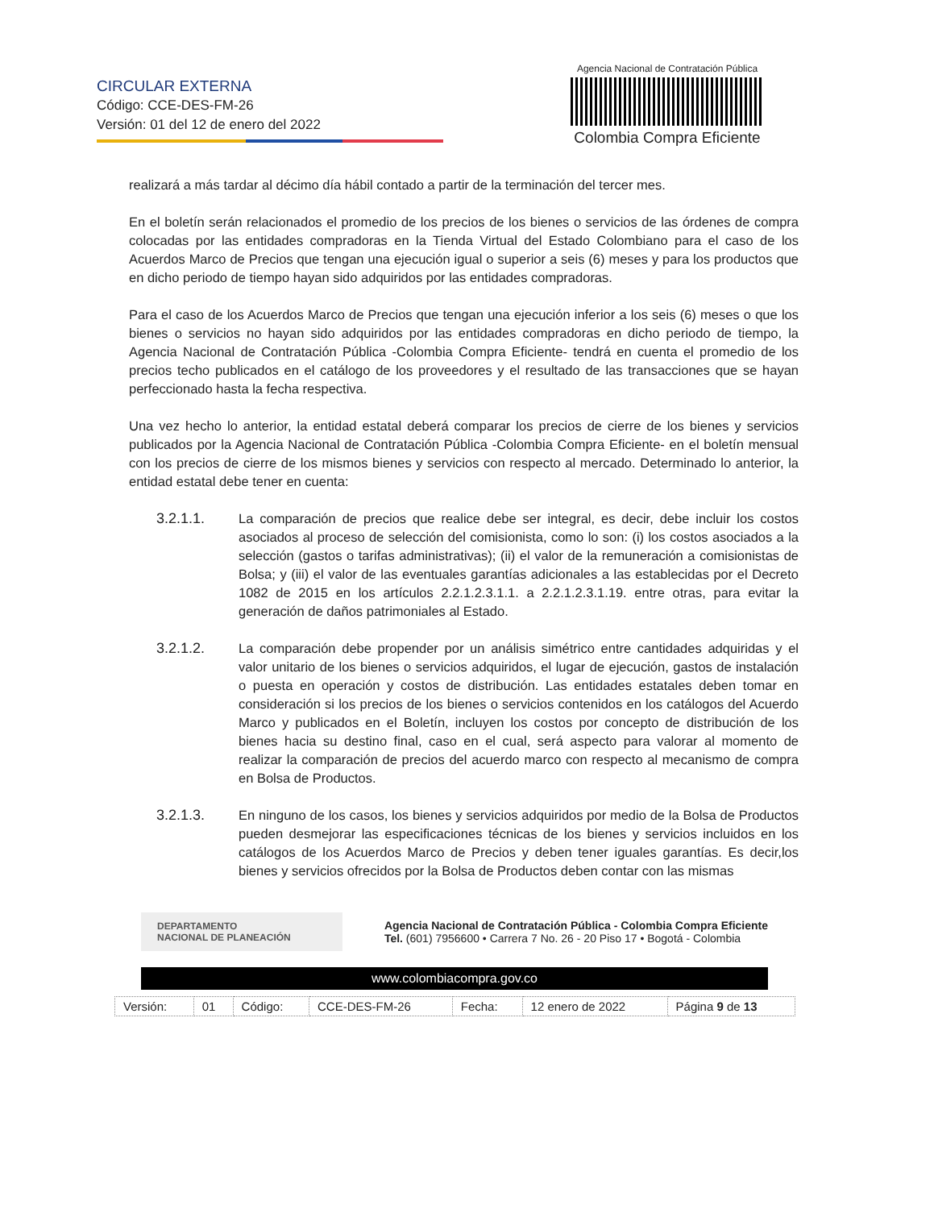CIRCULAR EXTERNA
Código: CCE-DES-FM-26
Versión: 01 del 12 de enero del 2022
Agencia Nacional de Contratación Pública
Colombia Compra Eficiente
realizará a más tardar al décimo día hábil contado a partir de la terminación del tercer mes.
En el boletín serán relacionados el promedio de los precios de los bienes o servicios de las órdenes de compra colocadas por las entidades compradoras en la Tienda Virtual del Estado Colombiano para el caso de los Acuerdos Marco de Precios que tengan una ejecución igual o superior a seis (6) meses y para los productos que en dicho periodo de tiempo hayan sido adquiridos por las entidades compradoras.
Para el caso de los Acuerdos Marco de Precios que tengan una ejecución inferior a los seis (6) meses o que los bienes o servicios no hayan sido adquiridos por las entidades compradoras en dicho periodo de tiempo, la Agencia Nacional de Contratación Pública -Colombia Compra Eficiente- tendrá en cuenta el promedio de los precios techo publicados en el catálogo de los proveedores y el resultado de las transacciones que se hayan perfeccionado hasta la fecha respectiva.
Una vez hecho lo anterior, la entidad estatal deberá comparar los precios de cierre de los bienes y servicios publicados por la Agencia Nacional de Contratación Pública -Colombia Compra Eficiente- en el boletín mensual con los precios de cierre de los mismos bienes y servicios con respecto al mercado. Determinado lo anterior, la entidad estatal debe tener en cuenta:
3.2.1.1. La comparación de precios que realice debe ser integral, es decir, debe incluir los costos asociados al proceso de selección del comisionista, como lo son: (i) los costos asociados a la selección (gastos o tarifas administrativas); (ii) el valor de la remuneración a comisionistas de Bolsa; y (iii) el valor de las eventuales garantías adicionales a las establecidas por el Decreto 1082 de 2015 en los artículos 2.2.1.2.3.1.1. a 2.2.1.2.3.1.19. entre otras, para evitar la generación de daños patrimoniales al Estado.
3.2.1.2. La comparación debe propender por un análisis simétrico entre cantidades adquiridas y el valor unitario de los bienes o servicios adquiridos, el lugar de ejecución, gastos de instalación o puesta en operación y costos de distribución. Las entidades estatales deben tomar en consideración si los precios de los bienes o servicios contenidos en los catálogos del Acuerdo Marco y publicados en el Boletín, incluyen los costos por concepto de distribución de los bienes hacia su destino final, caso en el cual, será aspecto para valorar al momento de realizar la comparación de precios del acuerdo marco con respecto al mecanismo de compra en Bolsa de Productos.
3.2.1.3. En ninguno de los casos, los bienes y servicios adquiridos por medio de la Bolsa de Productos pueden desmejorar las especificaciones técnicas de los bienes y servicios incluidos en los catálogos de los Acuerdos Marco de Precios y deben tener iguales garantías. Es decir,los bienes y servicios ofrecidos por la Bolsa de Productos deben contar con las mismas
DEPARTAMENTO
NACIONAL DE PLANEACIÓN
Agencia Nacional de Contratación Pública - Colombia Compra Eficiente
Tel. (601) 7956600 • Carrera 7 No. 26 - 20 Piso 17 • Bogotá - Colombia
www.colombiacompra.gov.co
| Versión: | 01 | Código: | CCE-DES-FM-26 | Fecha: | 12 enero de 2022 | Página 9 de 13 |